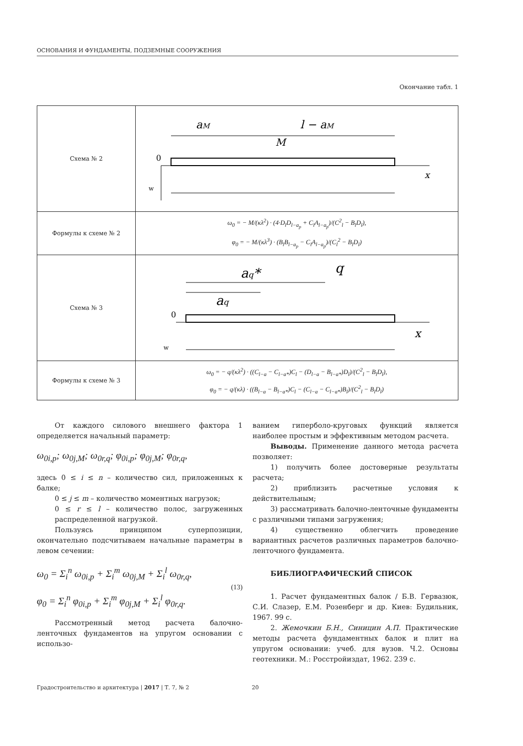ОСНОВАНИЯ И ФУНДАМЕНТЫ, ПОДЗЕМНЫЕ СООРУЖЕНИЯ
Окончание табл. 1
| Схема № 2 | a M l − a M M 0 x w |
| Формулы к схеме № 2 | ω<sub>0</sub> = − M/(κλ<sup>2</sup>) · (4·D<sub>l</sub>D<sub>l−a<sub>p</sub></sub> + C<sub>l</sub>A<sub>l−a<sub>p</sub></sub>)/(C<sup>2</sup><sub>l</sub> − B<sub>l</sub>D<sub>l</sub>), φ<sub>0</sub> = − M/(κλ<sup>3</sup>) · (B<sub>l</sub>B<sub>l−a<sub>p</sub></sub> − C<sub>l</sub>A<sub>l−a<sub>p</sub></sub>)/(C<sub>l</sub><sup>2</sup> − B<sub>l</sub>D<sub>l</sub>) |
| Схема № 3 | a q * q a q 0 x w |
| Формулы к схеме № 3 | ω<sub>0</sub> = − q/(κλ<sup>2</sup>) · ((C<sub>l−a</sub> − C<sub>l−a*</sub>)C<sub>l</sub> − (D<sub>l−a</sub> − B<sub>l−a*</sub>)D<sub>l</sub>)/(C<sup>2</sup><sub>l</sub> − B<sub>l</sub>D<sub>l</sub>), φ<sub>0</sub> = − q/(κλ) · ((B<sub>l−a</sub> − B<sub>l−a*</sub>)C<sub>l</sub> − (C<sub>l−a</sub> − C<sub>l−a*</sub>)B<sub>l</sub>)/(C<sup>2</sup><sub>l</sub> − B<sub>l</sub>D<sub>l</sub>) |
От каждого силового внешнего фактора 1 определяется начальный параметр:
ω<sub>0i,p</sub>; ω<sub>0j,M</sub>; ω<sub>0r,q</sub>; φ<sub>0i,p</sub>; φ<sub>0j,M</sub>; φ<sub>0r,q</sub>,
здесь 0 ≤ i ≤ n – количество сил, приложенных к балке;
0 ≤ j ≤ m – количество моментных нагрузок;
0 ≤ r ≤ l – количество полос, загруженных распределенной нагрузкой.
Пользуясь принципом суперпозиции, окончательно подсчитываем начальные параметры в левом сечении:
ω<sub>0</sub> = Σ<sub>i</sub><sup>n</sup> ω<sub>0i,p</sub> + Σ<sub>i</sub><sup>m</sup> ω<sub>0j,M</sub> + Σ<sub>i</sub><sup>l</sup> ω<sub>0r,q</sub>,
φ<sub>0</sub> = Σ<sub>i</sub><sup>n</sup> φ<sub>0i,p</sub> + Σ<sub>i</sub><sup>m</sup> φ<sub>0j,M</sub> + Σ<sub>i</sub><sup>l</sup> φ<sub>0r,q</sub>.
(13)
Рассмотренный метод расчета балочно-ленточных фундаментов на упругом основании с использо-
ванием гиперболо-круговых функций является наиболее простым и эффективным методом расчета.
Выводы. Применение данного метода расчета позволяет:
1) получить более достоверные результаты расчета;
2) приблизить расчетные условия к действительным;
3) рассматривать балочно-ленточные фундаменты с различными типами загружения;
4) существенно облегчить проведение вариантных расчетов различных параметров балочно-ленточного фундамента.
БИБЛИОГРАФИЧЕСКИЙ СПИСОК
1. Расчет фундаментных балок / Б.В. Гервазюк, С.И. Слазер, Е.М. Розенберг и др. Киев: Будильник, 1967. 99 с.
2. Жемочкин Б.Н., Синицин А.П. Практические методы расчета фундаментных балок и плит на упругом основании: учеб. для вузов. Ч.2. Основы геотехники. М.: Росстройиздат, 1962. 239 с.
Градостроительство и архитектура | 2017 | Т. 7, № 2 20